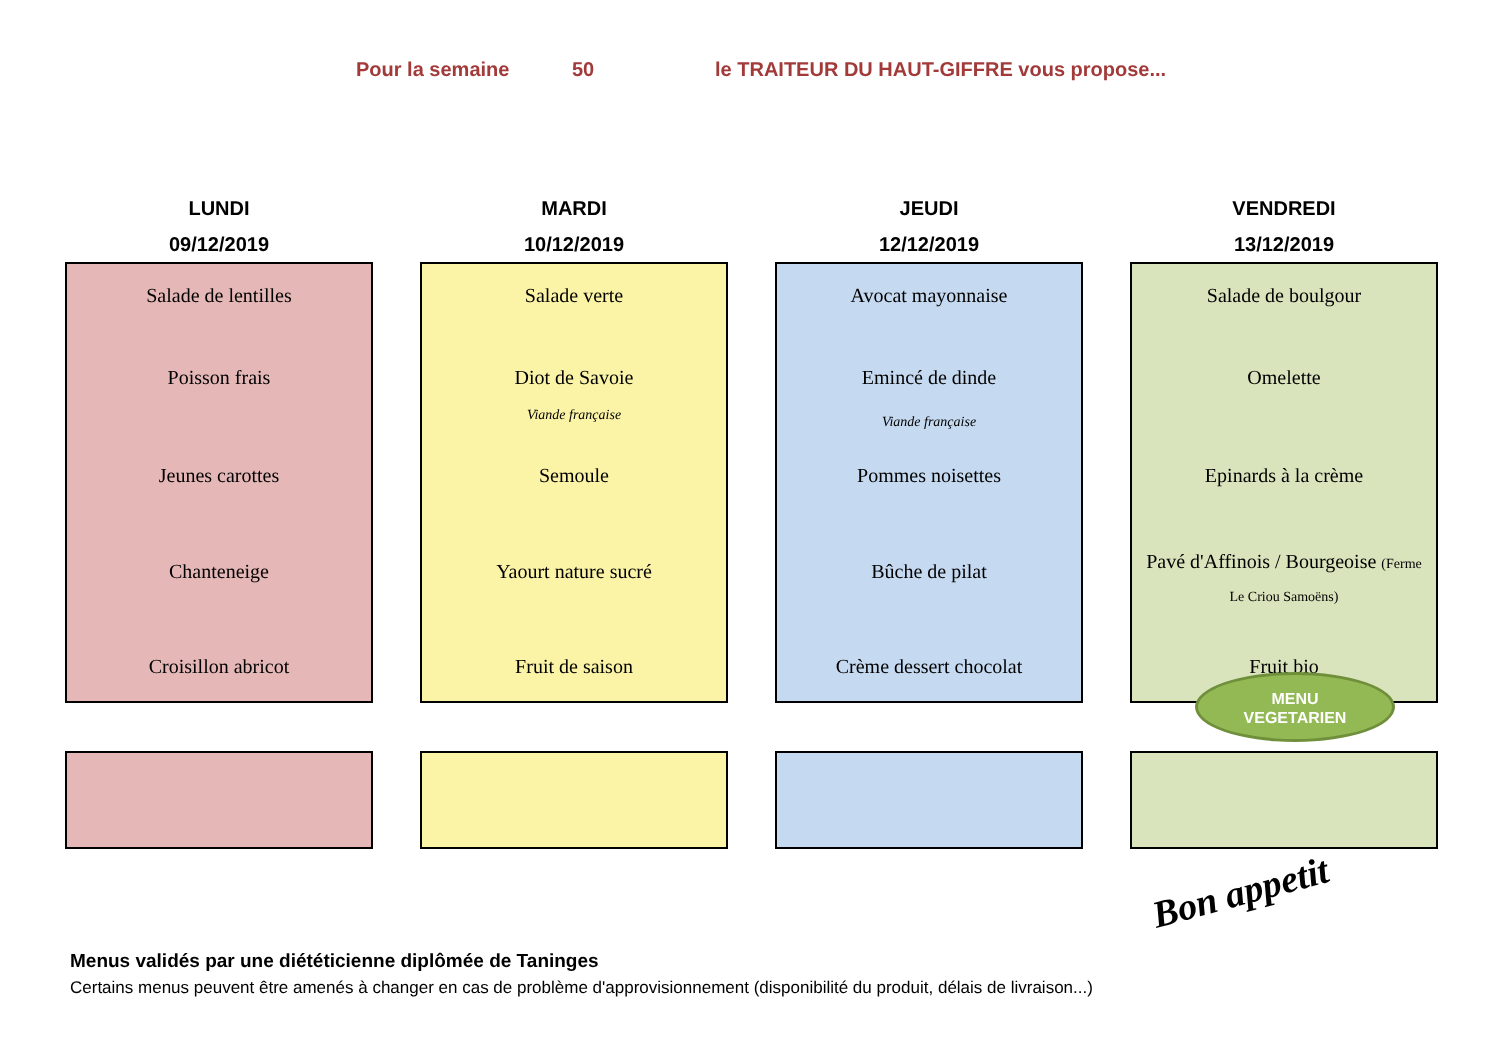Pour la semaine 50 le TRAITEUR DU HAUT-GIFFRE vous propose...
LUNDI
09/12/2019
Salade de lentilles
Poisson frais
Jeunes carottes
Chanteneige
Croisillon abricot
MARDI
10/12/2019
Salade verte
Diot de Savoie
Viande française
Semoule
Yaourt nature sucré
Fruit de saison
JEUDI
12/12/2019
Avocat mayonnaise
Emincé de dinde
Viande française
Pommes noisettes
Bûche de pilat
Crème dessert chocolat
VENDREDI
13/12/2019
Salade de boulgour
Omelette
Epinards à la crème
Pavé d'Affinois / Bourgeoise (Ferme
Le Criou Samoëns)
Fruit bio
MENU
VEGETARIEN
Bon appetit
Menus validés par une diététicienne diplômée de Taninges
Certains menus peuvent être amenés à changer en cas de problème d'approvisionnement (disponibilité du produit, délais de livraison...)